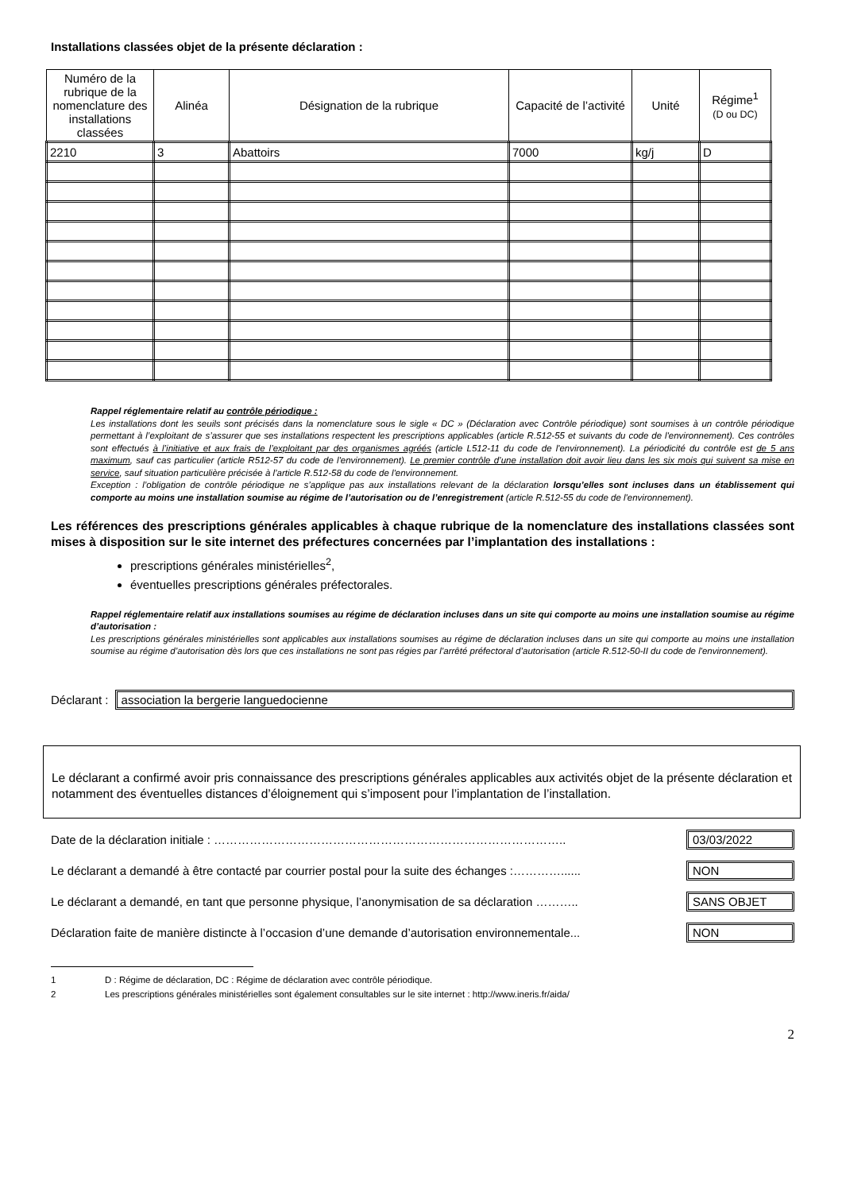Installations classées objet de la présente déclaration :
| Numéro de la rubrique de la nomenclature des installations classées | Alinéa | Désignation de la rubrique | Capacité de l’activité | Unité | Régime<sup>1</sup> (D ou DC) |
| --- | --- | --- | --- | --- | --- |
| 2210 | 3 | Abattoirs | 7000 | kg/j | D |
Rappel réglementaire relatif au contrôle périodique :
Les installations dont les seuils sont précisés dans la nomenclature sous le sigle « DC » (Déclaration avec Contrôle périodique) sont soumises à un contrôle périodique permettant à l’exploitant de s’assurer que ses installations respectent les prescriptions applicables (article R.512-55 et suivants du code de l'environnement). Ces contrôles sont effectués à l’initiative et aux frais de l’exploitant par des organismes agréés (article L512-11 du code de l'environnement). La périodicité du contrôle est de 5 ans maximum, sauf cas particulier (article R512-57 du code de l'environnement). Le premier contrôle d’une installation doit avoir lieu dans les six mois qui suivent sa mise en service, sauf situation particulière précisée à l’article R.512-58 du code de l'environnement.
Exception : l’obligation de contrôle périodique ne s’applique pas aux installations relevant de la déclaration lorsqu’elles sont incluses dans un établissement qui comporte au moins une installation soumise au régime de l’autorisation ou de l’enregistrement (article R.512-55 du code de l'environnement).
Les références des prescriptions générales applicables à chaque rubrique de la nomenclature des installations classées sont mises à disposition sur le site internet des préfectures concernées par l’implantation des installations :
prescriptions générales ministérielles<sup>2</sup>,
éventuelles prescriptions générales préfectorales.
Rappel réglementaire relatif aux installations soumises au régime de déclaration incluses dans un site qui comporte au moins une installation soumise au régime d’autorisation :
Les prescriptions générales ministérielles sont applicables aux installations soumises au régime de déclaration incluses dans un site qui comporte au moins une installation soumise au régime d’autorisation dès lors que ces installations ne sont pas régies par l’arrêté préfectoral d’autorisation (article R.512-50-II du code de l'environnement).
Déclarant :
association la bergerie languedocienne
Le déclarant a confirmé avoir pris connaissance des prescriptions générales applicables aux activités objet de la présente déclaration et notamment des éventuelles distances d’éloignement qui s’imposent pour l’implantation de l’installation.
Date de la déclaration initiale : ……………………………………………………………………………..
03/03/2022
Le déclarant a demandé à être contacté par courrier postal pour la suite des échanges :…………......
NON
Le déclarant a demandé, en tant que personne physique, l’anonymisation de sa déclaration ………..
SANS OBJET
Déclaration faite de manière distincte à l’occasion d’une demande d’autorisation environnementale...
NON
1 D : Régime de déclaration, DC : Régime de déclaration avec contrôle périodique.
2 Les prescriptions générales ministérielles sont également consultables sur le site internet : http://www.ineris.fr/aida/
2